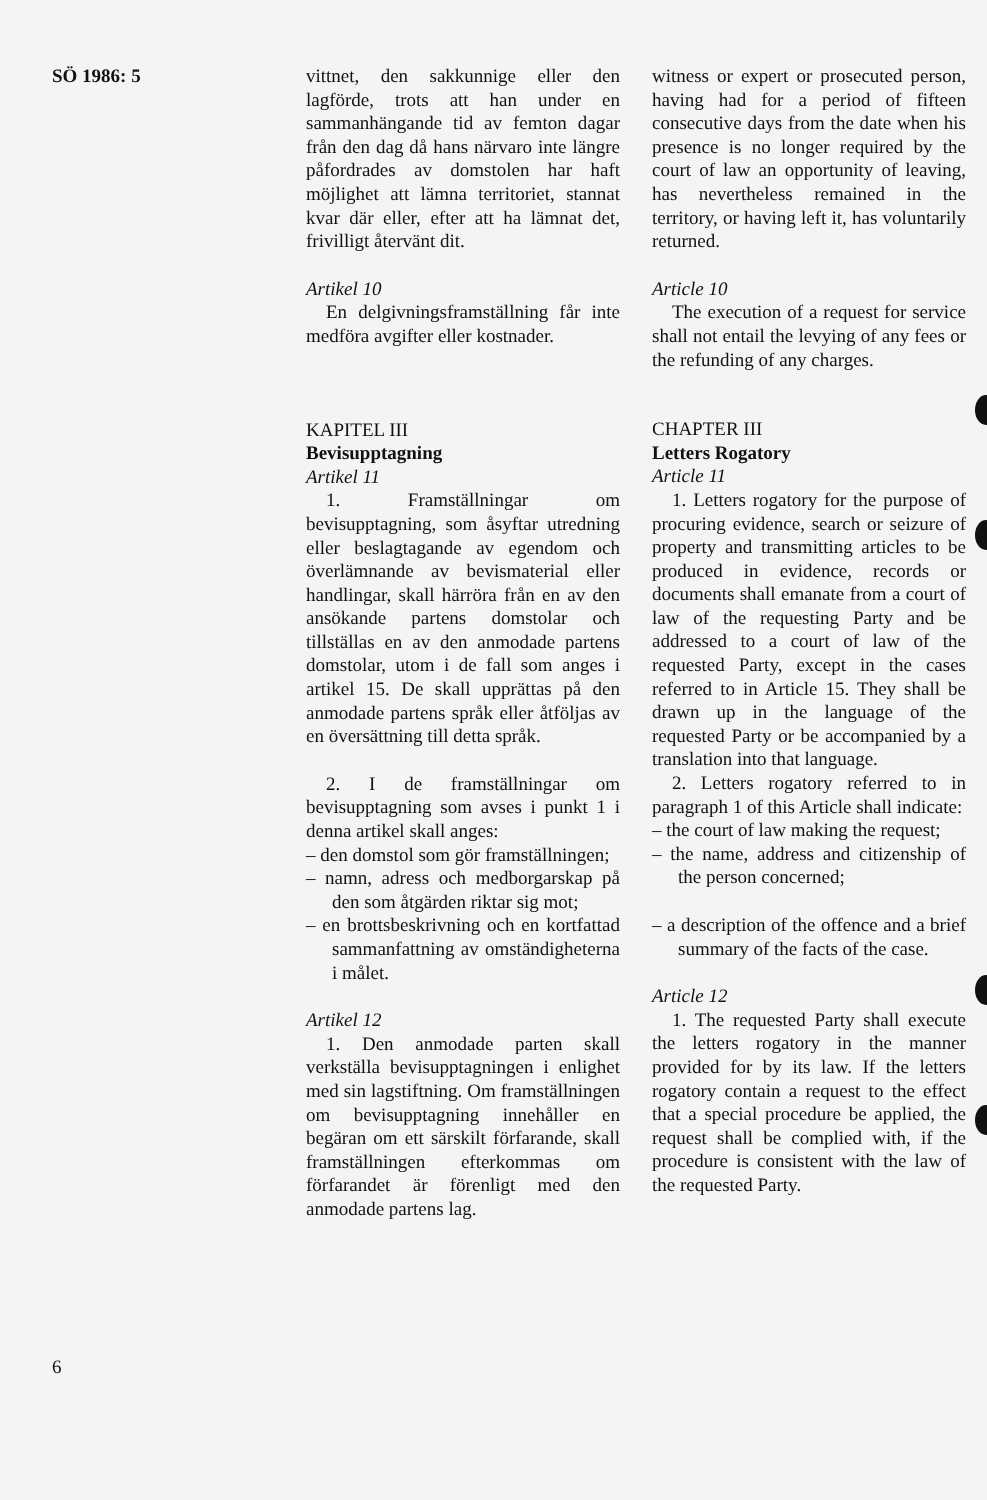SÖ 1986: 5 vittnet, den sakkunnige eller den lagförde, trots att han under en sammanhängande tid av femton dagar från den dag då hans närvaro inte längre påfordrades av domstolen har haft möjlighet att lämna territoriet, stannat kvar där eller, efter att ha lämnat det, frivilligt återvänt dit.
Artikel 10
En delgivningsframställning får inte medföra avgifter eller kostnader.
KAPITEL III
Bevisupptagning
Artikel 11
1. Framställningar om bevisupptagning, som åsyftar utredning eller beslagtagande av egendom och överlämnande av bevismaterial eller handlingar, skall härröra från en av den ansökande partens domstolar och tillställas en av den anmodade partens domstolar, utom i de fall som anges i artikel 15. De skall upprättas på den anmodade partens språk eller åtföljas av en översättning till detta språk.
2. I de framställningar om bevisupptagning som avses i punkt 1 i denna artikel skall anges:
– den domstol som gör framställningen;
– namn, adress och medborgarskap på den som åtgärden riktar sig mot;
– en brottsbeskrivning och en kortfattad sammanfattning av omständigheterna i målet.
Artikel 12
1. Den anmodade parten skall verkställa bevisupptagningen i enlighet med sin lagstiftning. Om framställningen om bevisupptagning innehåller en begäran om ett särskilt förfarande, skall framställningen efterkommas om förfarandet är förenligt med den anmodade partens lag.
witness or expert or prosecuted person, having had for a period of fifteen consecutive days from the date when his presence is no longer required by the court of law an opportunity of leaving, has nevertheless remained in the territory, or having left it, has voluntarily returned.
Article 10
The execution of a request for service shall not entail the levying of any fees or the refunding of any charges.
CHAPTER III
Letters Rogatory
Article 11
1. Letters rogatory for the purpose of procuring evidence, search or seizure of property and transmitting articles to be produced in evidence, records or documents shall emanate from a court of law of the requesting Party and be addressed to a court of law of the requested Party, except in the cases referred to in Article 15. They shall be drawn up in the language of the requested Party or be accompanied by a translation into that language.
2. Letters rogatory referred to in paragraph 1 of this Article shall indicate:
– the court of law making the request;
– the name, address and citizenship of the person concerned;
– a description of the offence and a brief summary of the facts of the case.
Article 12
1. The requested Party shall execute the letters rogatory in the manner provided for by its law. If the letters rogatory contain a request to the effect that a special procedure be applied, the request shall be complied with, if the procedure is consistent with the law of the requested Party.
6